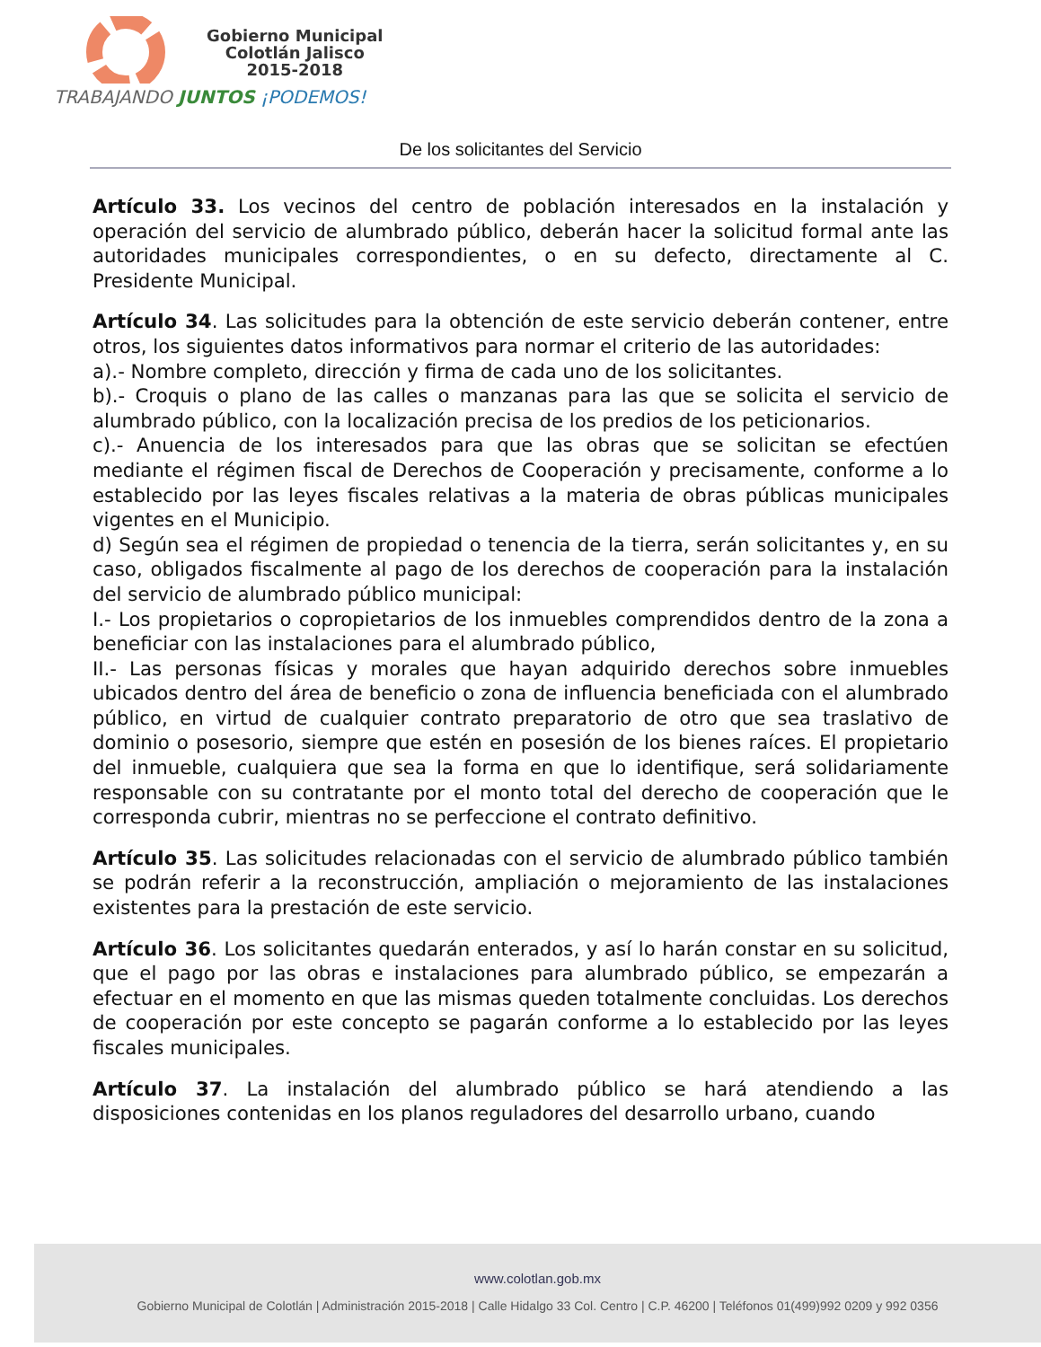Gobierno Municipal
Colotlán Jalisco
2015-2018
TRABAJANDO JUNTOS ¡PODEMOS!
De los solicitantes del Servicio
Artículo 33. Los vecinos del centro de población interesados en la instalación y operación del servicio de alumbrado público, deberán hacer la solicitud formal ante las autoridades municipales correspondientes, o en su defecto, directamente al C. Presidente Municipal.
Artículo 34. Las solicitudes para la obtención de este servicio deberán contener, entre otros, los siguientes datos informativos para normar el criterio de las autoridades:
a).- Nombre completo, dirección y firma de cada uno de los solicitantes.
b).- Croquis o plano de las calles o manzanas para las que se solicita el servicio de alumbrado público, con la localización precisa de los predios de los peticionarios.
c).- Anuencia de los interesados para que las obras que se solicitan se efectúen mediante el régimen fiscal de Derechos de Cooperación y precisamente, conforme a lo establecido por las leyes fiscales relativas a la materia de obras públicas municipales vigentes en el Municipio.
d) Según sea el régimen de propiedad o tenencia de la tierra, serán solicitantes y, en su caso, obligados fiscalmente al pago de los derechos de cooperación para la instalación del servicio de alumbrado público municipal:
I.- Los propietarios o copropietarios de los inmuebles comprendidos dentro de la zona a beneficiar con las instalaciones para el alumbrado público,
II.- Las personas físicas y morales que hayan adquirido derechos sobre inmuebles ubicados dentro del área de beneficio o zona de influencia beneficiada con el alumbrado público, en virtud de cualquier contrato preparatorio de otro que sea traslativo de dominio o posesorio, siempre que estén en posesión de los bienes raíces. El propietario del inmueble, cualquiera que sea la forma en que lo identifique, será solidariamente responsable con su contratante por el monto total del derecho de cooperación que le corresponda cubrir, mientras no se perfeccione el contrato definitivo.
Artículo 35. Las solicitudes relacionadas con el servicio de alumbrado público también se podrán referir a la reconstrucción, ampliación o mejoramiento de las instalaciones existentes para la prestación de este servicio.
Artículo 36. Los solicitantes quedarán enterados, y así lo harán constar en su solicitud, que el pago por las obras e instalaciones para alumbrado público, se empezarán a efectuar en el momento en que las mismas queden totalmente concluidas. Los derechos de cooperación por este concepto se pagarán conforme a lo establecido por las leyes fiscales municipales.
Artículo 37. La instalación del alumbrado público se hará atendiendo a las disposiciones contenidas en los planos reguladores del desarrollo urbano, cuando
www.colotlan.gob.mx
Gobierno Municipal de Colotlán | Administración 2015-2018 | Calle Hidalgo 33 Col. Centro | C.P. 46200 | Teléfonos 01(499)992 0209 y 992 0356